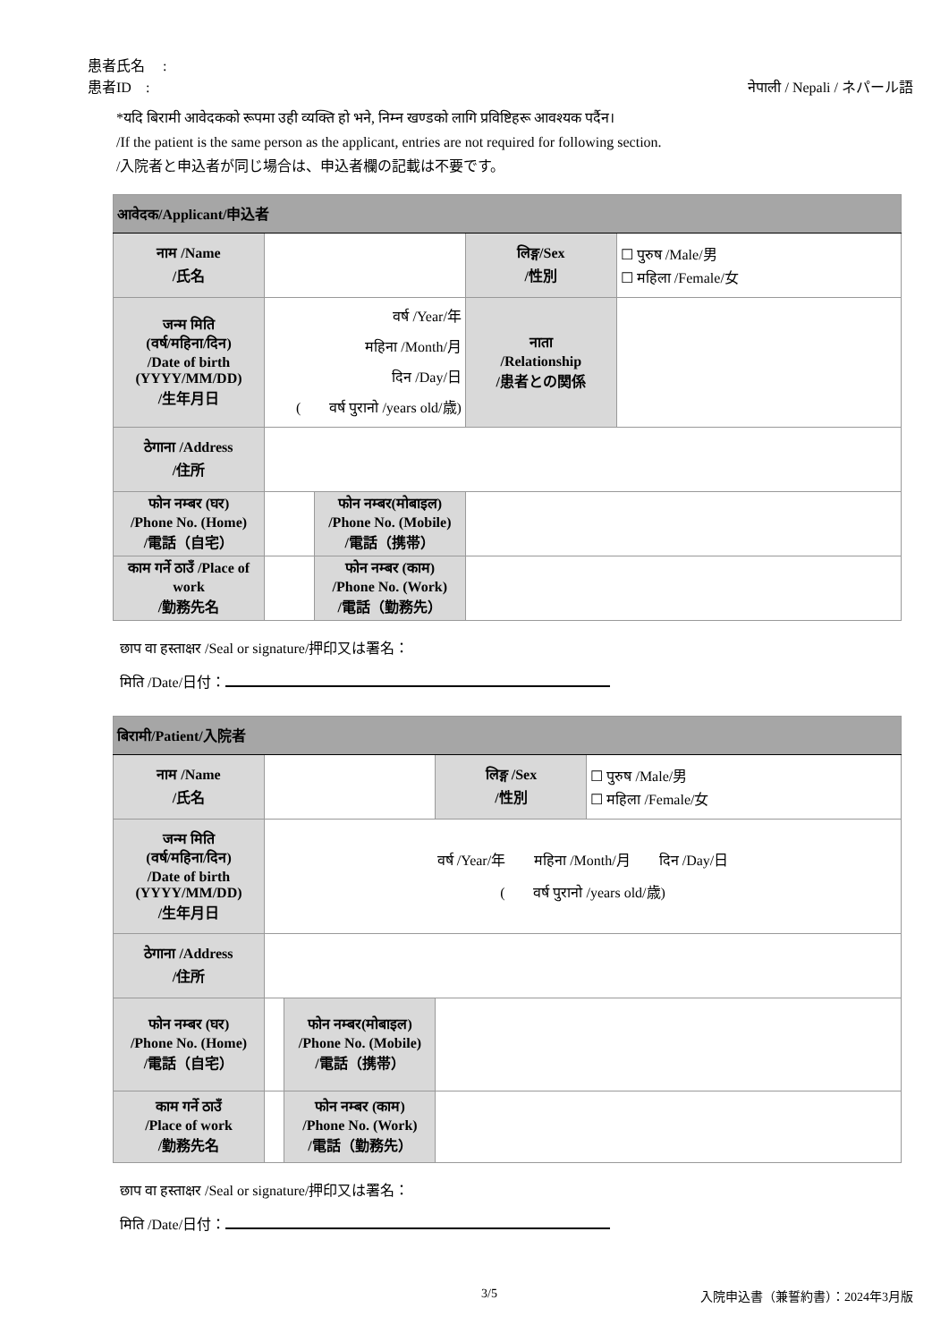患者氏名　 :
患者ID　: नेपाली / Nepali / ネパール語
*यदि बिरामी आवेदकको रूपमा उही व्यक्ति हो भने, निम्न खण्डको लागि प्रविष्टिहरू आवश्यक पर्दैन।
/If the patient is the same person as the applicant, entries are not required for following section.
/入院者と申込者が同じ場合は、申込者欄の記載は不要です。
| आवेदक/Applicant/申込者 | | | | |
| --- | --- | --- | --- | --- |
| नाम /Name /氏名 | | | लिङ्ग/Sex /性別 | ☐ पुरुष /Male/男 ☐ महिला /Female/女 |
| जन्म मिति (वर्ष/महिना/दिन) /Date of birth (YYYY/MM/DD) /生年月日 | वर्ष /Year/年 महिना /Month/月 दिन /Day/日 ( वर्ष पुरानो /years old/歳) | | नाता /Relationship /患者との関係 | |
| ठेगाना /Address /住所 | | | | |
| फोन नम्बर (घर) /Phone No. (Home) /電話（自宅） | | फोन नम्बर(मोबाइल) /Phone No. (Mobile) /電話（携帯） | | |
| काम गर्ने ठाउँ /Place of work /勤務先名 | | फोन नम्बर (काम) /Phone No. (Work) /電話（勤務先） | | |
छाप वा हस्ताक्षर /Seal or signature/押印又は署名：
मिति /Date/日付：
| बिरामी/Patient/入院者 | | | | |
| --- | --- | --- | --- | --- |
| नाम /Name /氏名 | | | लिङ्ग /Sex /性別 | ☐ पुरुष /Male/男 ☐ महिला /Female/女 |
| जन्म मिति (वर्ष/महिना/दिन) /Date of birth (YYYY/MM/DD) /生年月日 | वर्ष /Year/年 महिना /Month/月 दिन /Day/日 ( वर्ष पुरानो /years old/歳) | | | |
| ठेगाना /Address /住所 | | | | |
| फोन नम्बर (घर) /Phone No. (Home) /電話（自宅） | | फोन नम्बर(मोबाइल) /Phone No. (Mobile) /電話（携帯） | | |
| काम गर्ने ठाउँ /Place of work /勤務先名 | | फोन नम्बर (काम) /Phone No. (Work) /電話（勤務先） | | |
छाप वा हस्ताक्षर /Seal or signature/押印又は署名：
मिति /Date/日付：
3/5 入院申込書（兼誓約書）：2024年3月版